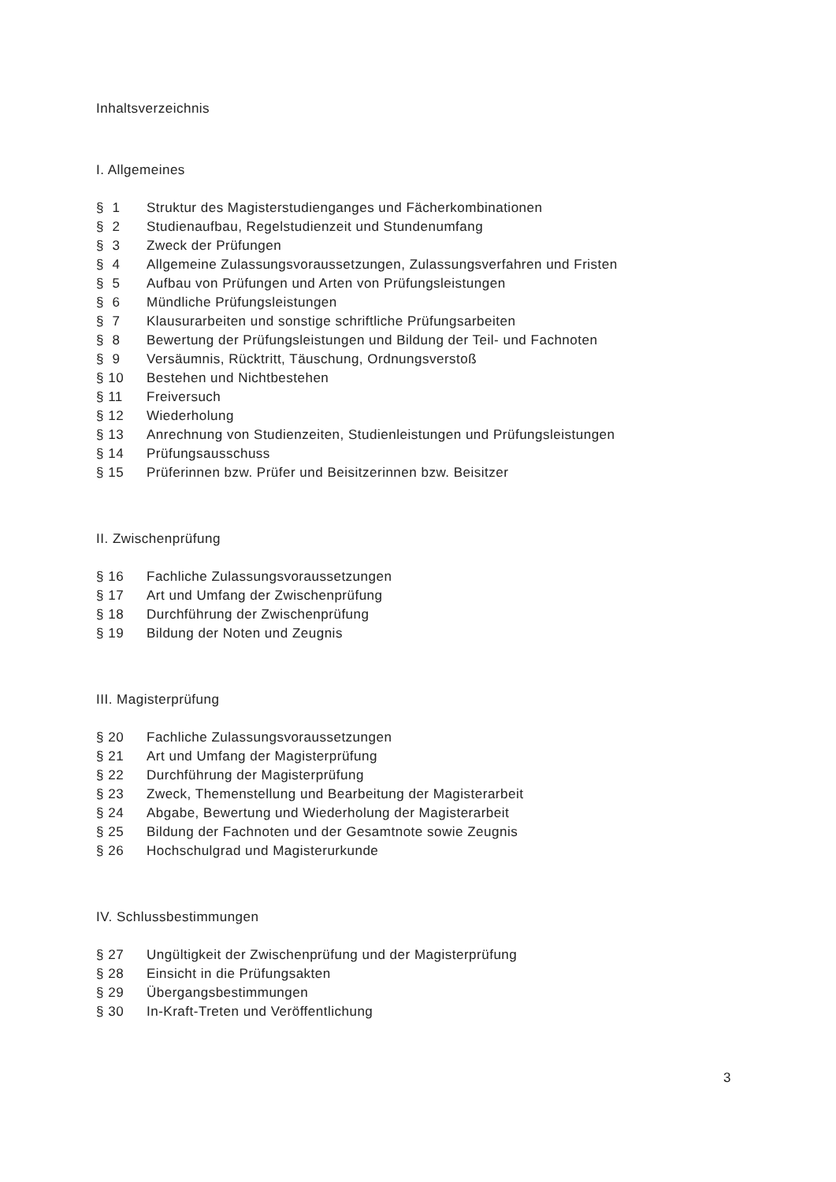Inhaltsverzeichnis
I. Allgemeines
| § 1 | Struktur des Magisterstudienganges und Fächerkombinationen |
| § 2 | Studienaufbau, Regelstudienzeit und Stundenumfang |
| § 3 | Zweck der Prüfungen |
| § 4 | Allgemeine Zulassungsvoraussetzungen, Zulassungsverfahren und Fristen |
| § 5 | Aufbau von Prüfungen und Arten von Prüfungsleistungen |
| § 6 | Mündliche Prüfungsleistungen |
| § 7 | Klausurarbeiten und sonstige schriftliche Prüfungsarbeiten |
| § 8 | Bewertung der Prüfungsleistungen und Bildung der Teil- und Fachnoten |
| § 9 | Versäumnis, Rücktritt, Täuschung, Ordnungsverstoß |
| § 10 | Bestehen und Nichtbestehen |
| § 11 | Freiversuch |
| § 12 | Wiederholung |
| § 13 | Anrechnung von Studienzeiten, Studienleistungen und Prüfungsleistungen |
| § 14 | Prüfungsausschuss |
| § 15 | Prüferinnen bzw. Prüfer und Beisitzerinnen bzw. Beisitzer |
II. Zwischenprüfung
| § 16 | Fachliche Zulassungsvoraussetzungen |
| § 17 | Art und Umfang der Zwischenprüfung |
| § 18 | Durchführung der Zwischenprüfung |
| § 19 | Bildung der Noten und Zeugnis |
III. Magisterprüfung
| § 20 | Fachliche Zulassungsvoraussetzungen |
| § 21 | Art und Umfang der Magisterprüfung |
| § 22 | Durchführung der Magisterprüfung |
| § 23 | Zweck, Themenstellung und Bearbeitung der Magisterarbeit |
| § 24 | Abgabe, Bewertung und Wiederholung der Magisterarbeit |
| § 25 | Bildung der Fachnoten und der Gesamtnote sowie Zeugnis |
| § 26 | Hochschulgrad und Magisterurkunde |
IV. Schlussbestimmungen
| § 27 | Ungültigkeit der Zwischenprüfung und der Magisterprüfung |
| § 28 | Einsicht in die Prüfungsakten |
| § 29 | Übergangsbestimmungen |
| § 30 | In-Kraft-Treten und Veröffentlichung |
3